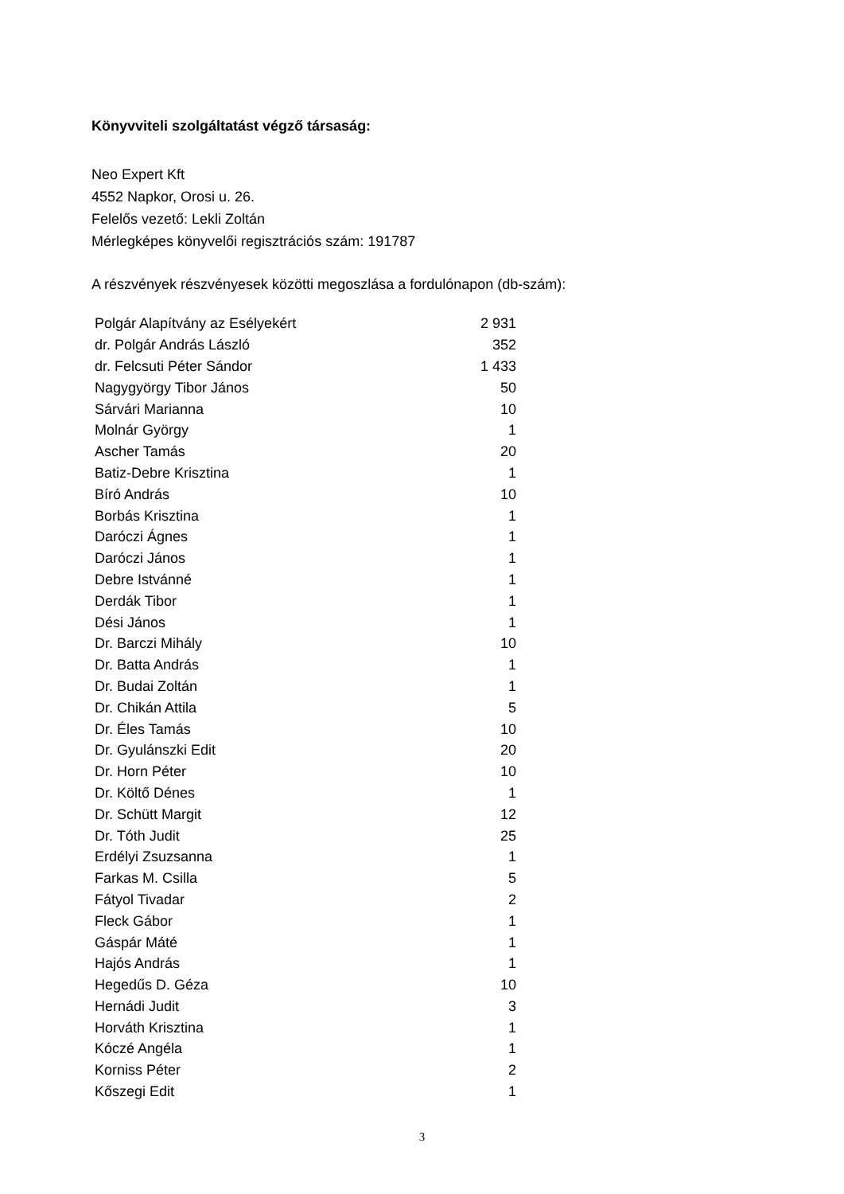Könyvviteli szolgáltatást végző társaság:
Neo Expert Kft
4552 Napkor, Orosi u. 26.
Felelős vezető: Lekli Zoltán
Mérlegképes könyvelői regisztrációs szám: 191787
A részvények részvényesek közötti megoszlása a fordulónapon (db-szám):
| Polgár Alapítvány az Esélyekért | 2 931 |
| dr. Polgár András László | 352 |
| dr. Felcsuti Péter Sándor | 1 433 |
| Nagygyörgy Tibor János | 50 |
| Sárvári Marianna | 10 |
| Molnár György | 1 |
| Ascher Tamás | 20 |
| Batiz-Debre Krisztina | 1 |
| Bíró András | 10 |
| Borbás Krisztina | 1 |
| Daróczi Ágnes | 1 |
| Daróczi János | 1 |
| Debre Istvánné | 1 |
| Derdák Tibor | 1 |
| Dési János | 1 |
| Dr. Barczi Mihály | 10 |
| Dr. Batta András | 1 |
| Dr. Budai Zoltán | 1 |
| Dr. Chikán Attila | 5 |
| Dr. Éles Tamás | 10 |
| Dr. Gyulánszki Edit | 20 |
| Dr. Horn Péter | 10 |
| Dr. Költő Dénes | 1 |
| Dr. Schütt Margit | 12 |
| Dr. Tóth Judit | 25 |
| Erdélyi Zsuzsanna | 1 |
| Farkas M. Csilla | 5 |
| Fátyol Tivadar | 2 |
| Fleck Gábor | 1 |
| Gáspár Máté | 1 |
| Hajós András | 1 |
| Hegedűs D. Géza | 10 |
| Hernádi Judit | 3 |
| Horváth Krisztina | 1 |
| Kóczé Angéla | 1 |
| Korniss Péter | 2 |
| Kőszegi Edit | 1 |
3